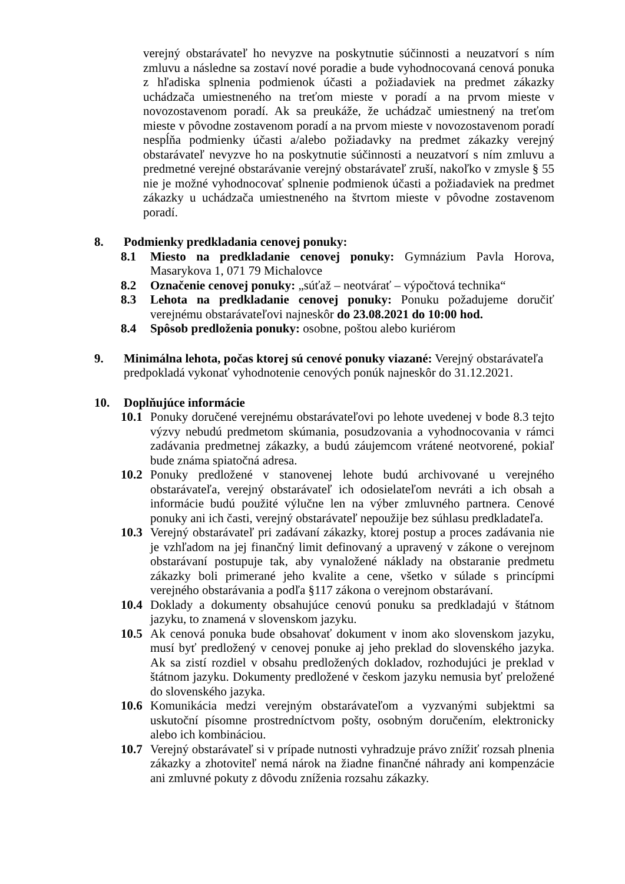verejný obstarávateľ ho nevyzve na poskytnutie súčinnosti a neuzatvorí s ním zmluvu a následne sa zostaví nové poradie a bude vyhodnocovaná cenová ponuka z hľadiska splnenia podmienok účasti a požiadaviek na predmet zákazky uchádzača umiestneného na treťom mieste v poradí a na prvom mieste v novozostavenom poradí. Ak sa preukáže, že uchádzač umiestnený na treťom mieste v pôvodne zostavenom poradí a na prvom mieste v novozostavenom poradí nespĺňa podmienky účasti a/alebo požiadavky na predmet zákazky verejný obstarávateľ nevyzve ho na poskytnutie súčinnosti a neuzatvorí s ním zmluvu a predmetné verejné obstarávanie verejný obstarávateľ zruší, nakoľko v zmysle § 55 nie je možné vyhodnocovať splnenie podmienok účasti a požiadaviek na predmet zákazky u uchádzača umiestneného na štvrtom mieste v pôvodne zostavenom poradí.
8. Podmienky predkladania cenovej ponuky:
8.1 Miesto na predkladanie cenovej ponuky: Gymnázium Pavla Horova, Masarykova 1, 071 79 Michalovce
8.2 Označenie cenovej ponuky: „súťaž – neotvárať – výpočtová technika“
8.3 Lehota na predkladanie cenovej ponuky: Ponuku požadujeme doručiť verejnému obstarávateľovi najneskôr do 23.08.2021 do 10:00 hod.
8.4 Spôsob predloženia ponuky: osobne, poštou alebo kuriérom
9. Minimálna lehota, počas ktorej sú cenové ponuky viazané: Verejný obstarávateľa predpokladá vykonať vyhodnotenie cenových ponúk najneskôr do 31.12.2021.
10. Doplňujúce informácie
10.1
Ponuky doručené verejnému obstarávateľovi po lehote uvedenej v bode 8.3 tejto výzvy nebudú predmetom skúmania, posudzovania a vyhodnocovania v rámci zadávania predmetnej zákazky, a budú záujemcom vrátené neotvorené, pokiaľ bude známa spiatočná adresa.
10.2
Ponuky predložené v stanovenej lehote budú archivované u verejného obstarávateľa, verejný obstarávateľ ich odosielateľom nevráti a ich obsah a informácie budú použité výlučne len na výber zmluvného partnera. Cenové ponuky ani ich časti, verejný obstarávateľ nepoužije bez súhlasu predkladateľa.
10.3
Verejný obstarávateľ pri zadávaní zákazky, ktorej postup a proces zadávania nie je vzhľadom na jej finančný limit definovaný a upravený v zákone o verejnom obstarávaní postupuje tak, aby vynaložené náklady na obstaranie predmetu zákazky boli primerané jeho kvalite a cene, všetko v súlade s princípmi verejného obstarávania a podľa §117 zákona o verejnom obstarávaní.
10.4
Doklady a dokumenty obsahujúce cenovú ponuku sa predkladajú v štátnom jazyku, to znamená v slovenskom jazyku.
10.5
Ak cenová ponuka bude obsahovať dokument v inom ako slovenskom jazyku, musí byť predložený v cenovej ponuke aj jeho preklad do slovenského jazyka. Ak sa zistí rozdiel v obsahu predložených dokladov, rozhodujúci je preklad v štátnom jazyku. Dokumenty predložené v českom jazyku nemusia byť preložené do slovenského jazyka.
10.6
Komunikácia medzi verejným obstarávateľom a vyzvanými subjektmi sa uskutoční písomne prostredníctvom pošty, osobným doručením, elektronicky alebo ich kombináciou.
10.7
Verejný obstarávateľ si v prípade nutnosti vyhradzuje právo znížiť rozsah plnenia zákazky a zhotoviteľ nemá nárok na žiadne finančné náhrady ani kompenzácie ani zmluvné pokuty z dôvodu zníženia rozsahu zákazky.